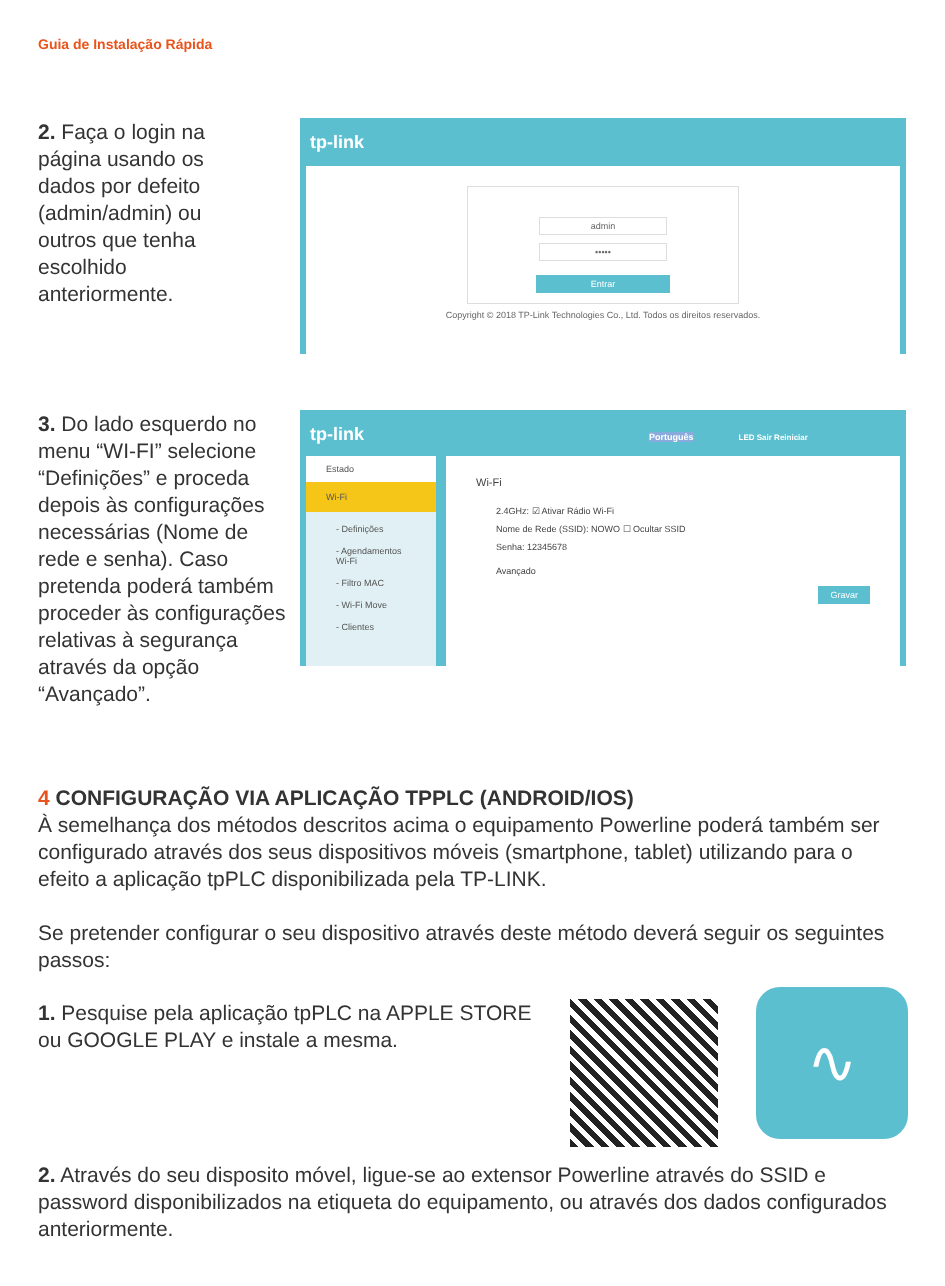Guia de Instalação Rápida
2. Faça o login na página usando os dados por defeito (admin/admin) ou outros que tenha escolhido anteriormente.
tp-link
admin
•••••
Entrar
Copyright © 2018 TP-Link Technologies Co., Ltd. Todos os direitos reservados.
3. Do lado esquerdo no menu “WI-FI” selecione “Definições” e proceda depois às configurações necessárias (Nome de rede e senha). Caso pretenda poderá também proceder às configurações relativas à segurança através da opção “Avançado”.
tp-link Português LED Sair Reiniciar
Estado
Wi-Fi
- Definições
- Agendamentos Wi-Fi
- Filtro MAC
- Wi-Fi Move
- Clientes
Wi-Fi
2.4GHz: ☑ Ativar Rádio Wi-Fi
Nome de Rede (SSID): NOWO ☐ Ocultar SSID
Senha: 12345678
Avançado
Gravar
4 CONFIGURAÇÃO VIA APLICAÇÃO TPPLC (ANDROID/IOS)
À semelhança dos métodos descritos acima o equipamento Powerline poderá também ser configurado através dos seus dispositivos móveis (smartphone, tablet) utilizando para o efeito a aplicação tpPLC disponibilizada pela TP-LINK.
Se pretender configurar o seu dispositivo através deste método deverá seguir os seguintes passos:
1. Pesquise pela aplicação tpPLC na APPLE STORE ou GOOGLE PLAY e instale a mesma.
∿
2. Através do seu disposito móvel, ligue-se ao extensor Powerline através do SSID e password disponibilizados na etiqueta do equipamento, ou através dos dados configurados anteriormente.